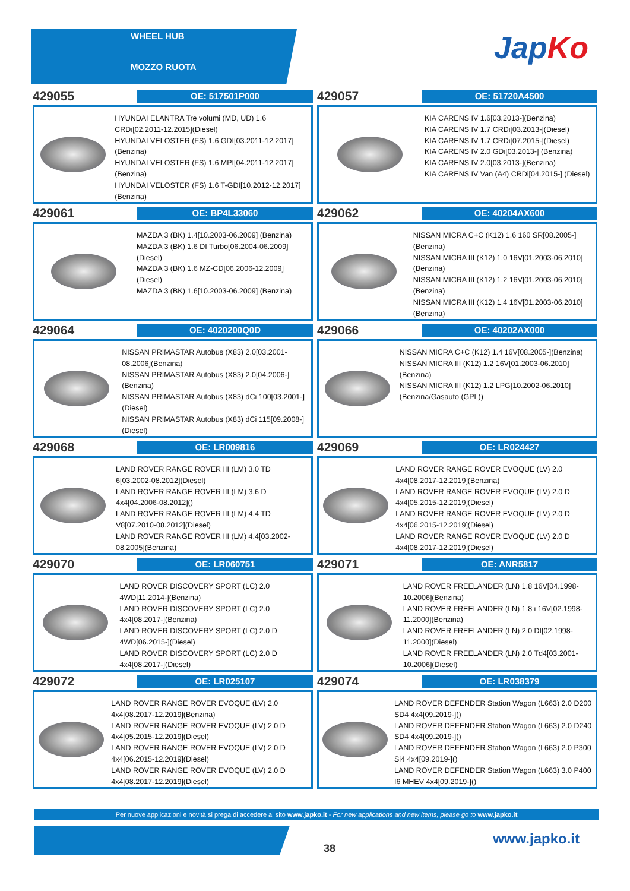WHEEL HUB
MOZZO RUOTA
JapKo
429055
OE: 517501P000
HYUNDAI ELANTRA Tre volumi (MD, UD) 1.6 CRDi[02.2011-12.2015](Diesel)
HYUNDAI VELOSTER (FS) 1.6 GDI[03.2011-12.2017](Benzina)
HYUNDAI VELOSTER (FS) 1.6 MPI[04.2011-12.2017](Benzina)
HYUNDAI VELOSTER (FS) 1.6 T-GDI[10.2012-12.2017](Benzina)
429057
OE: 51720A4500
KIA CARENS IV 1.6[03.2013-](Benzina)
KIA CARENS IV 1.7 CRDi[03.2013-](Diesel)
KIA CARENS IV 1.7 CRDi[07.2015-](Diesel)
KIA CARENS IV 2.0 GDi[03.2013-] (Benzina)
KIA CARENS IV 2.0[03.2013-](Benzina)
KIA CARENS IV Van (A4) CRDi[04.2015-] (Diesel)
429061
OE: BP4L33060
MAZDA 3 (BK) 1.4[10.2003-06.2009] (Benzina)
MAZDA 3 (BK) 1.6 DI Turbo[06.2004-06.2009](Diesel)
MAZDA 3 (BK) 1.6 MZ-CD[06.2006-12.2009](Diesel)
MAZDA 3 (BK) 1.6[10.2003-06.2009] (Benzina)
429062
OE: 40204AX600
NISSAN MICRA C+C (K12) 1.6 160 SR[08.2005-](Benzina)
NISSAN MICRA III (K12) 1.0 16V[01.2003-06.2010](Benzina)
NISSAN MICRA III (K12) 1.2 16V[01.2003-06.2010](Benzina)
NISSAN MICRA III (K12) 1.4 16V[01.2003-06.2010](Benzina)
429064
OE: 4020200Q0D
NISSAN PRIMASTAR Autobus (X83) 2.0[03.2001-08.2006](Benzina)
NISSAN PRIMASTAR Autobus (X83) 2.0[04.2006-](Benzina)
NISSAN PRIMASTAR Autobus (X83) dCi 100[03.2001-](Diesel)
NISSAN PRIMASTAR Autobus (X83) dCi 115[09.2008-](Diesel)
429066
OE: 40202AX000
NISSAN MICRA C+C (K12) 1.4 16V[08.2005-](Benzina)
NISSAN MICRA III (K12) 1.2 16V[01.2003-06.2010](Benzina)
NISSAN MICRA III (K12) 1.2 LPG[10.2002-06.2010](Benzina/Gasauto (GPL))
429068
OE: LR009816
LAND ROVER RANGE ROVER III (LM) 3.0 TD 6[03.2002-08.2012](Diesel)
LAND ROVER RANGE ROVER III (LM) 3.6 D 4x4[04.2006-08.2012]()
LAND ROVER RANGE ROVER III (LM) 4.4 TD V8[07.2010-08.2012](Diesel)
LAND ROVER RANGE ROVER III (LM) 4.4[03.2002-08.2005](Benzina)
429069
OE: LR024427
LAND ROVER RANGE ROVER EVOQUE (LV) 2.0 4x4[08.2017-12.2019](Benzina)
LAND ROVER RANGE ROVER EVOQUE (LV) 2.0 D 4x4[05.2015-12.2019](Diesel)
LAND ROVER RANGE ROVER EVOQUE (LV) 2.0 D 4x4[06.2015-12.2019](Diesel)
LAND ROVER RANGE ROVER EVOQUE (LV) 2.0 D 4x4[08.2017-12.2019](Diesel)
429070
OE: LR060751
LAND ROVER DISCOVERY SPORT (LC) 2.0 4WD[11.2014-](Benzina)
LAND ROVER DISCOVERY SPORT (LC) 2.0 4x4[08.2017-](Benzina)
LAND ROVER DISCOVERY SPORT (LC) 2.0 D 4WD[06.2015-](Diesel)
LAND ROVER DISCOVERY SPORT (LC) 2.0 D 4x4[08.2017-](Diesel)
429071
OE: ANR5817
LAND ROVER FREELANDER (LN) 1.8 16V[04.1998-10.2006](Benzina)
LAND ROVER FREELANDER (LN) 1.8 i 16V[02.1998-11.2000](Benzina)
LAND ROVER FREELANDER (LN) 2.0 DI[02.1998-11.2000](Diesel)
LAND ROVER FREELANDER (LN) 2.0 Td4[03.2001-10.2006](Diesel)
429072
OE: LR025107
LAND ROVER RANGE ROVER EVOQUE (LV) 2.0 4x4[08.2017-12.2019](Benzina)
LAND ROVER RANGE ROVER EVOQUE (LV) 2.0 D 4x4[05.2015-12.2019](Diesel)
LAND ROVER RANGE ROVER EVOQUE (LV) 2.0 D 4x4[06.2015-12.2019](Diesel)
LAND ROVER RANGE ROVER EVOQUE (LV) 2.0 D 4x4[08.2017-12.2019](Diesel)
429074
OE: LR038379
LAND ROVER DEFENDER Station Wagon (L663) 2.0 D200 SD4 4x4[09.2019-]()
LAND ROVER DEFENDER Station Wagon (L663) 2.0 D240 SD4 4x4[09.2019-]()
LAND ROVER DEFENDER Station Wagon (L663) 2.0 P300 Si4 4x4[09.2019-]()
LAND ROVER DEFENDER Station Wagon (L663) 3.0 P400 I6 MHEV 4x4[09.2019-]()
Per nuove applicazioni e novità si prega di accedere al sito www.japko.it - For new applications and new items, please go to www.japko.it
38
www.japko.it